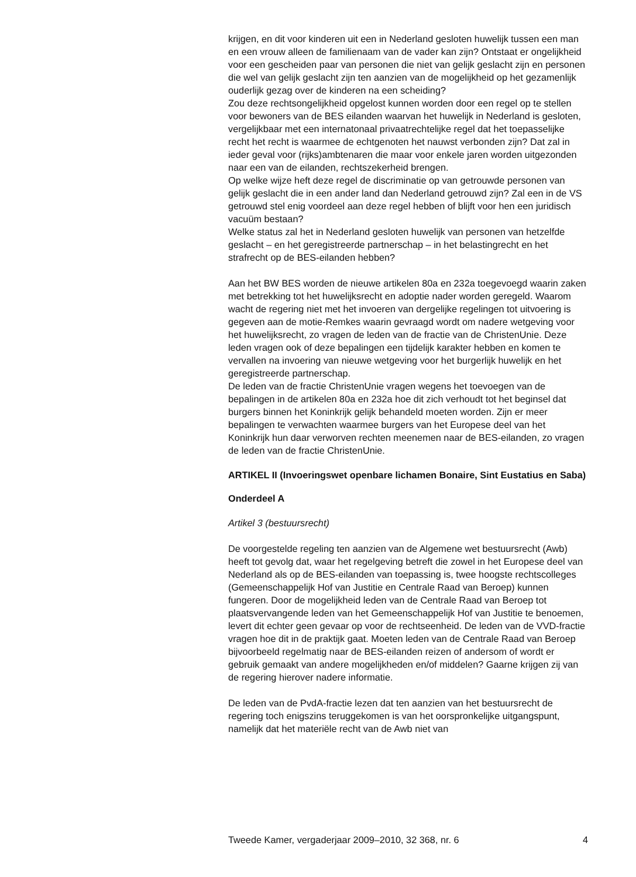krijgen, en dit voor kinderen uit een in Nederland gesloten huwelijk tussen een man en een vrouw alleen de familienaam van de vader kan zijn? Ontstaat er ongelijkheid voor een gescheiden paar van personen die niet van gelijk geslacht zijn en personen die wel van gelijk geslacht zijn ten aanzien van de mogelijkheid op het gezamenlijk ouderlijk gezag over de kinderen na een scheiding?
Zou deze rechtsongelijkheid opgelost kunnen worden door een regel op te stellen voor bewoners van de BES eilanden waarvan het huwelijk in Nederland is gesloten, vergelijkbaar met een internatonaal privaatrechtelijke regel dat het toepasselijke recht het recht is waarmee de echtgenoten het nauwst verbonden zijn? Dat zal in ieder geval voor (rijks)ambtenaren die maar voor enkele jaren worden uitgezonden naar een van de eilanden, rechtszekerheid brengen.
Op welke wijze heft deze regel de discriminatie op van getrouwde personen van gelijk geslacht die in een ander land dan Nederland getrouwd zijn? Zal een in de VS getrouwd stel enig voordeel aan deze regel hebben of blijft voor hen een juridisch vacuüm bestaan?
Welke status zal het in Nederland gesloten huwelijk van personen van hetzelfde geslacht – en het geregistreerde partnerschap – in het belastingrecht en het strafrecht op de BES-eilanden hebben?
Aan het BW BES worden de nieuwe artikelen 80a en 232a toegevoegd waarin zaken met betrekking tot het huwelijksrecht en adoptie nader worden geregeld. Waarom wacht de regering niet met het invoeren van dergelijke regelingen tot uitvoering is gegeven aan de motie-Remkes waarin gevraagd wordt om nadere wetgeving voor het huwelijksrecht, zo vragen de leden van de fractie van de ChristenUnie. Deze leden vragen ook of deze bepalingen een tijdelijk karakter hebben en komen te vervallen na invoering van nieuwe wetgeving voor het burgerlijk huwelijk en het geregistreerde partnerschap.
De leden van de fractie ChristenUnie vragen wegens het toevoegen van de bepalingen in de artikelen 80a en 232a hoe dit zich verhoudt tot het beginsel dat burgers binnen het Koninkrijk gelijk behandeld moeten worden. Zijn er meer bepalingen te verwachten waarmee burgers van het Europese deel van het Koninkrijk hun daar verworven rechten meenemen naar de BES-eilanden, zo vragen de leden van de fractie ChristenUnie.
ARTIKEL II (Invoeringswet openbare lichamen Bonaire, Sint Eustatius en Saba)
Onderdeel A
Artikel 3 (bestuursrecht)
De voorgestelde regeling ten aanzien van de Algemene wet bestuursrecht (Awb) heeft tot gevolg dat, waar het regelgeving betreft die zowel in het Europese deel van Nederland als op de BES-eilanden van toepassing is, twee hoogste rechtscolleges (Gemeenschappelijk Hof van Justitie en Centrale Raad van Beroep) kunnen fungeren. Door de mogelijkheid leden van de Centrale Raad van Beroep tot plaatsvervangende leden van het Gemeenschappelijk Hof van Justitie te benoemen, levert dit echter geen gevaar op voor de rechtseenheid. De leden van de VVD-fractie vragen hoe dit in de praktijk gaat. Moeten leden van de Centrale Raad van Beroep bijvoorbeeld regelmatig naar de BES-eilanden reizen of andersom of wordt er gebruik gemaakt van andere mogelijkheden en/of middelen? Gaarne krijgen zij van de regering hierover nadere informatie.
De leden van de PvdA-fractie lezen dat ten aanzien van het bestuursrecht de regering toch enigszins teruggekomen is van het oorspronkelijke uitgangspunt, namelijk dat het materiële recht van de Awb niet van
Tweede Kamer, vergaderjaar 2009–2010, 32 368, nr. 6 4